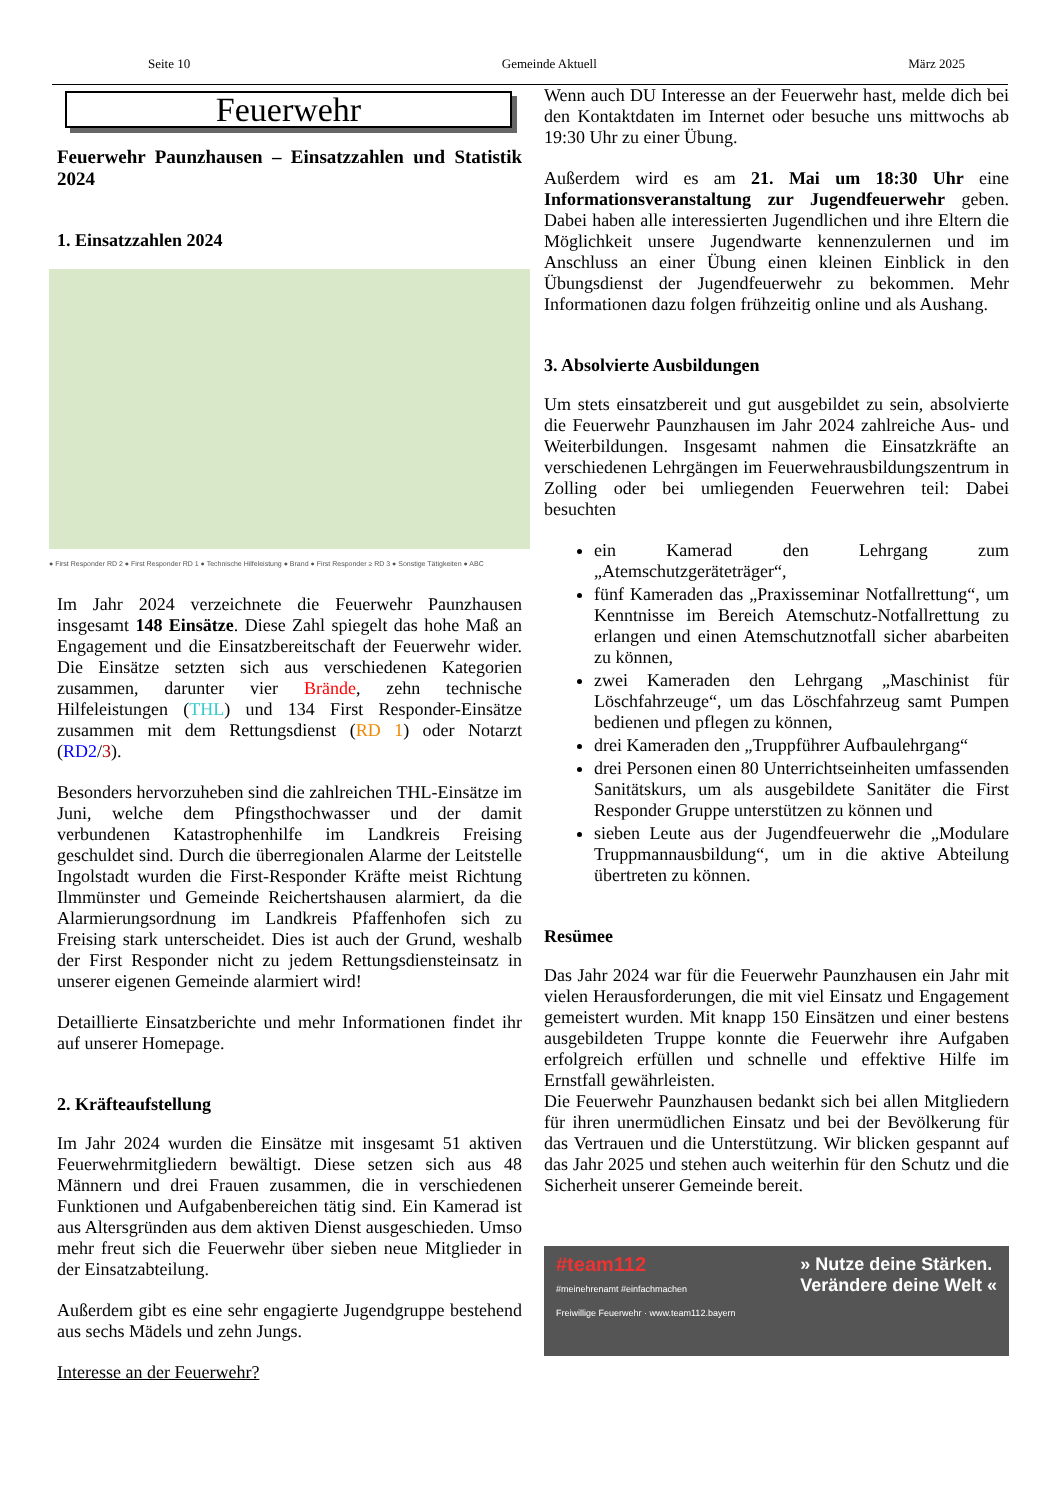Seite 10 Gemeinde Aktuell März 2025
Feuerwehr
Feuerwehr Paunzhausen – Einsatzzahlen und Statistik 2024
1. Einsatzzahlen 2024
● First Responder RD 2 ● First Responder RD 1 ● Technische Hilfeleistung ● Brand ● First Responder ≥ RD 3 ● Sonstige Tätigkeiten ● ABC
Im Jahr 2024 verzeichnete die Feuerwehr Paunzhausen insgesamt 148 Einsätze. Diese Zahl spiegelt das hohe Maß an Engagement und die Einsatzbereitschaft der Feuerwehr wider. Die Einsätze setzten sich aus verschiedenen Kategorien zusammen, darunter vier Brände, zehn technische Hilfeleistungen (THL) und 134 First Responder-Einsätze zusammen mit dem Rettungsdienst (RD 1) oder Notarzt (RD2/3).
Besonders hervorzuheben sind die zahlreichen THL-Einsätze im Juni, welche dem Pfingsthochwasser und der damit verbundenen Katastrophenhilfe im Landkreis Freising geschuldet sind. Durch die überregionalen Alarme der Leitstelle Ingolstadt wurden die First-Responder Kräfte meist Richtung Ilmmünster und Gemeinde Reichertshausen alarmiert, da die Alarmierungsordnung im Landkreis Pfaffenhofen sich zu Freising stark unterscheidet. Dies ist auch der Grund, weshalb der First Responder nicht zu jedem Rettungsdiensteinsatz in unserer eigenen Gemeinde alarmiert wird!
Detaillierte Einsatzberichte und mehr Informationen findet ihr auf unserer Homepage.
2. Kräfteaufstellung
Im Jahr 2024 wurden die Einsätze mit insgesamt 51 aktiven Feuerwehrmitgliedern bewältigt. Diese setzen sich aus 48 Männern und drei Frauen zusammen, die in verschiedenen Funktionen und Aufgabenbereichen tätig sind. Ein Kamerad ist aus Altersgründen aus dem aktiven Dienst ausgeschieden. Umso mehr freut sich die Feuerwehr über sieben neue Mitglieder in der Einsatzabteilung.
Außerdem gibt es eine sehr engagierte Jugendgruppe bestehend aus sechs Mädels und zehn Jungs.
Interesse an der Feuerwehr?
Wenn auch DU Interesse an der Feuerwehr hast, melde dich bei den Kontaktdaten im Internet oder besuche uns mittwochs ab 19:30 Uhr zu einer Übung.
Außerdem wird es am 21. Mai um 18:30 Uhr eine Informationsveranstaltung zur Jugendfeuerwehr geben. Dabei haben alle interessierten Jugendlichen und ihre Eltern die Möglichkeit unsere Jugendwarte kennenzulernen und im Anschluss an einer Übung einen kleinen Einblick in den Übungsdienst der Jugendfeuerwehr zu bekommen. Mehr Informationen dazu folgen frühzeitig online und als Aushang.
3. Absolvierte Ausbildungen
Um stets einsatzbereit und gut ausgebildet zu sein, absolvierte die Feuerwehr Paunzhausen im Jahr 2024 zahlreiche Aus- und Weiterbildungen. Insgesamt nahmen die Einsatzkräfte an verschiedenen Lehrgängen im Feuerwehrausbildungszentrum in Zolling oder bei umliegenden Feuerwehren teil: Dabei besuchten
ein Kamerad den Lehrgang zum „Atemschutzgeräteträger“,
fünf Kameraden das „Praxisseminar Notfallrettung“, um Kenntnisse im Bereich Atemschutz-Notfallrettung zu erlangen und einen Atemschutznotfall sicher abarbeiten zu können,
zwei Kameraden den Lehrgang „Maschinist für Löschfahrzeuge“, um das Löschfahrzeug samt Pumpen bedienen und pflegen zu können,
drei Kameraden den „Truppführer Aufbaulehrgang“
drei Personen einen 80 Unterrichtseinheiten umfassenden Sanitätskurs, um als ausgebildete Sanitäter die First Responder Gruppe unterstützen zu können und
sieben Leute aus der Jugendfeuerwehr die „Modulare Truppmannausbildung“, um in die aktive Abteilung übertreten zu können.
Resümee
Das Jahr 2024 war für die Feuerwehr Paunzhausen ein Jahr mit vielen Herausforderungen, die mit viel Einsatz und Engagement gemeistert wurden. Mit knapp 150 Einsätzen und einer bestens ausgebildeten Truppe konnte die Feuerwehr ihre Aufgaben erfolgreich erfüllen und schnelle und effektive Hilfe im Ernstfall gewährleisten.
Die Feuerwehr Paunzhausen bedankt sich bei allen Mitgliedern für ihren unermüdlichen Einsatz und bei der Bevölkerung für das Vertrauen und die Unterstützung. Wir blicken gespannt auf das Jahr 2025 und stehen auch weiterhin für den Schutz und die Sicherheit unserer Gemeinde bereit.
#team112 » Nutze deine Stärken.
Verändere deine Welt «
#meinehrenamt #einfachmachen
Freiwillige Feuerwehr · www.team112.bayern